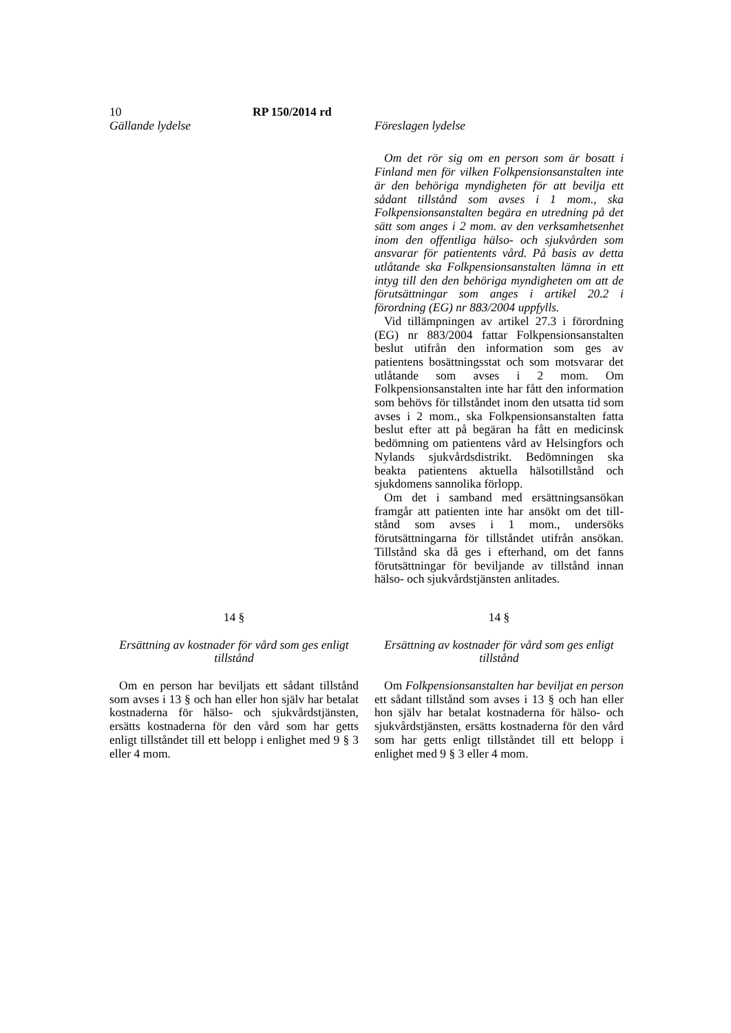10 RP 150/2014 rd
Gällande lydelse Föreslagen lydelse
Om det rör sig om en person som är bosatt i Finland men för vilken Folkpensionsanstalten inte är den behöriga myndigheten för att bevilja ett sådant tillstånd som avses i 1 mom., ska Folkpensionsanstalten begära en utredning på det sätt som anges i 2 mom. av den verksamhetsenhet inom den offentliga hälso- och sjukvården som ansvarar för patientents vård. På basis av detta utlåtande ska Folkpensionsanstalten lämna in ett intyg till den den behöriga myndigheten om att de förutsättningar som anges i artikel 20.2 i förordning (EG) nr 883/2004 uppfylls.
Vid tillämpningen av artikel 27.3 i förordning (EG) nr 883/2004 fattar Folkpensionsanstalten beslut utifrån den information som ges av patientens bosättningsstat och som motsvarar det utlåtande som avses i 2 mom. Om Folkpensionsanstalten inte har fått den information som behövs för tillståndet inom den utsatta tid som avses i 2 mom., ska Folkpensionsanstalten fatta beslut efter att på begäran ha fått en medicinsk bedömning om patientens vård av Helsingfors och Nylands sjukvårdsdistrikt. Bedömningen ska beakta patientens aktuella hälsotillstånd och sjukdomens sannolika förlopp.
Om det i samband med ersättningsansökan framgår att patienten inte har ansökt om det till-stånd som avses i 1 mom., undersöks förutsättningarna för tillståndet utifrån ansökan. Tillstånd ska då ges i efterhand, om det fanns förutsättningar för beviljande av tillstånd innan hälso- och sjukvårdstjänsten anlitades.
14 §
Ersättning av kostnader för vård som ges enligt tillstånd
Om en person har beviljats ett sådant tillstånd som avses i 13 § och han eller hon själv har betalat kostnaderna för hälso- och sjukvårdstjänsten, ersätts kostnaderna för den vård som har getts enligt tillståndet till ett belopp i enlighet med 9 § 3 eller 4 mom.
14 §
Ersättning av kostnader för vård som ges enligt tillstånd
Om Folkpensionsanstalten har beviljat en person ett sådant tillstånd som avses i 13 § och han eller hon själv har betalat kostnaderna för hälso- och sjukvårdstjänsten, ersätts kostnaderna för den vård som har getts enligt tillståndet till ett belopp i enlighet med 9 § 3 eller 4 mom.